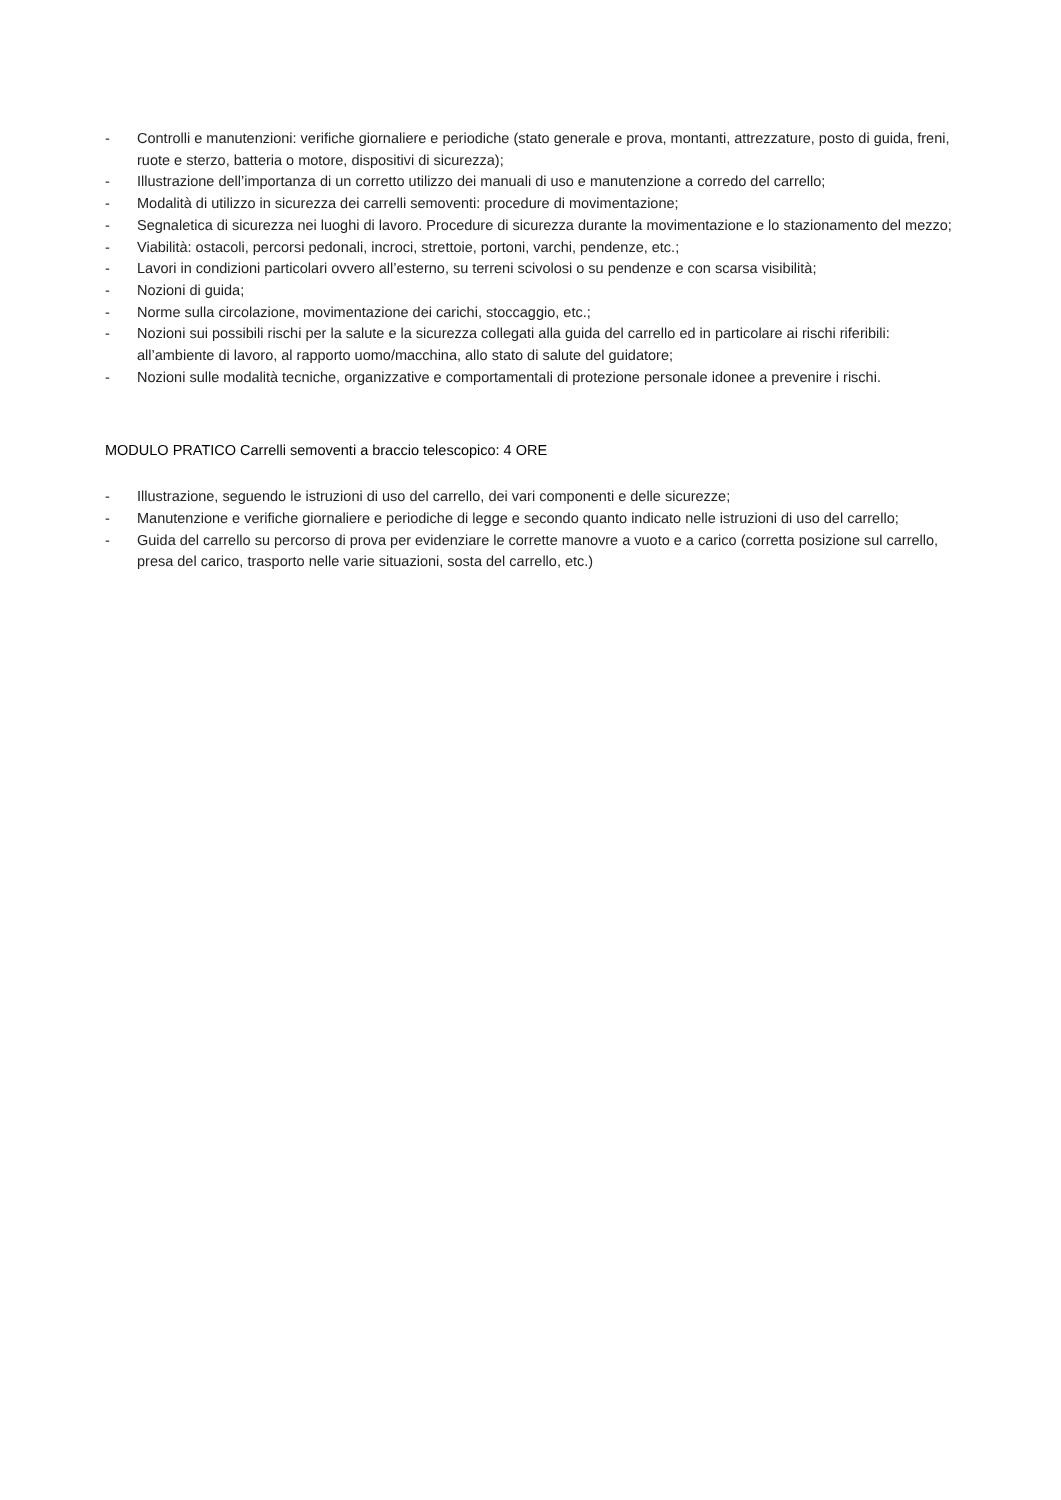- Controlli e manutenzioni: verifiche giornaliere e periodiche (stato generale e prova, montanti, attrezzature, posto di guida, freni, ruote e sterzo, batteria o motore, dispositivi di sicurezza);
- Illustrazione dell’importanza di un corretto utilizzo dei manuali di uso e manutenzione a corredo del carrello;
- Modalità di utilizzo in sicurezza dei carrelli semoventi: procedure di movimentazione;
- Segnaletica di sicurezza nei luoghi di lavoro. Procedure di sicurezza durante la movimentazione e lo stazionamento del mezzo;
- Viabilità: ostacoli, percorsi pedonali, incroci, strettoie, portoni, varchi, pendenze, etc.;
- Lavori in condizioni particolari ovvero all’esterno, su terreni scivolosi o su pendenze e con scarsa visibilità;
- Nozioni di guida;
- Norme sulla circolazione, movimentazione dei carichi, stoccaggio, etc.;
- Nozioni sui possibili rischi per la salute e la sicurezza collegati alla guida del carrello ed in particolare ai rischi riferibili: all’ambiente di lavoro, al rapporto uomo/macchina, allo stato di salute del guidatore;
- Nozioni sulle modalità tecniche, organizzative e comportamentali di protezione personale idonee a prevenire i rischi.
MODULO PRATICO Carrelli semoventi a braccio telescopico: 4 ORE
- Illustrazione, seguendo le istruzioni di uso del carrello, dei vari componenti e delle sicurezze;
- Manutenzione e verifiche giornaliere e periodiche di legge e secondo quanto indicato nelle istruzioni di uso del carrello;
- Guida del carrello su percorso di prova per evidenziare le corrette manovre a vuoto e a carico (corretta posizione sul carrello, presa del carico, trasporto nelle varie situazioni, sosta del carrello, etc.)